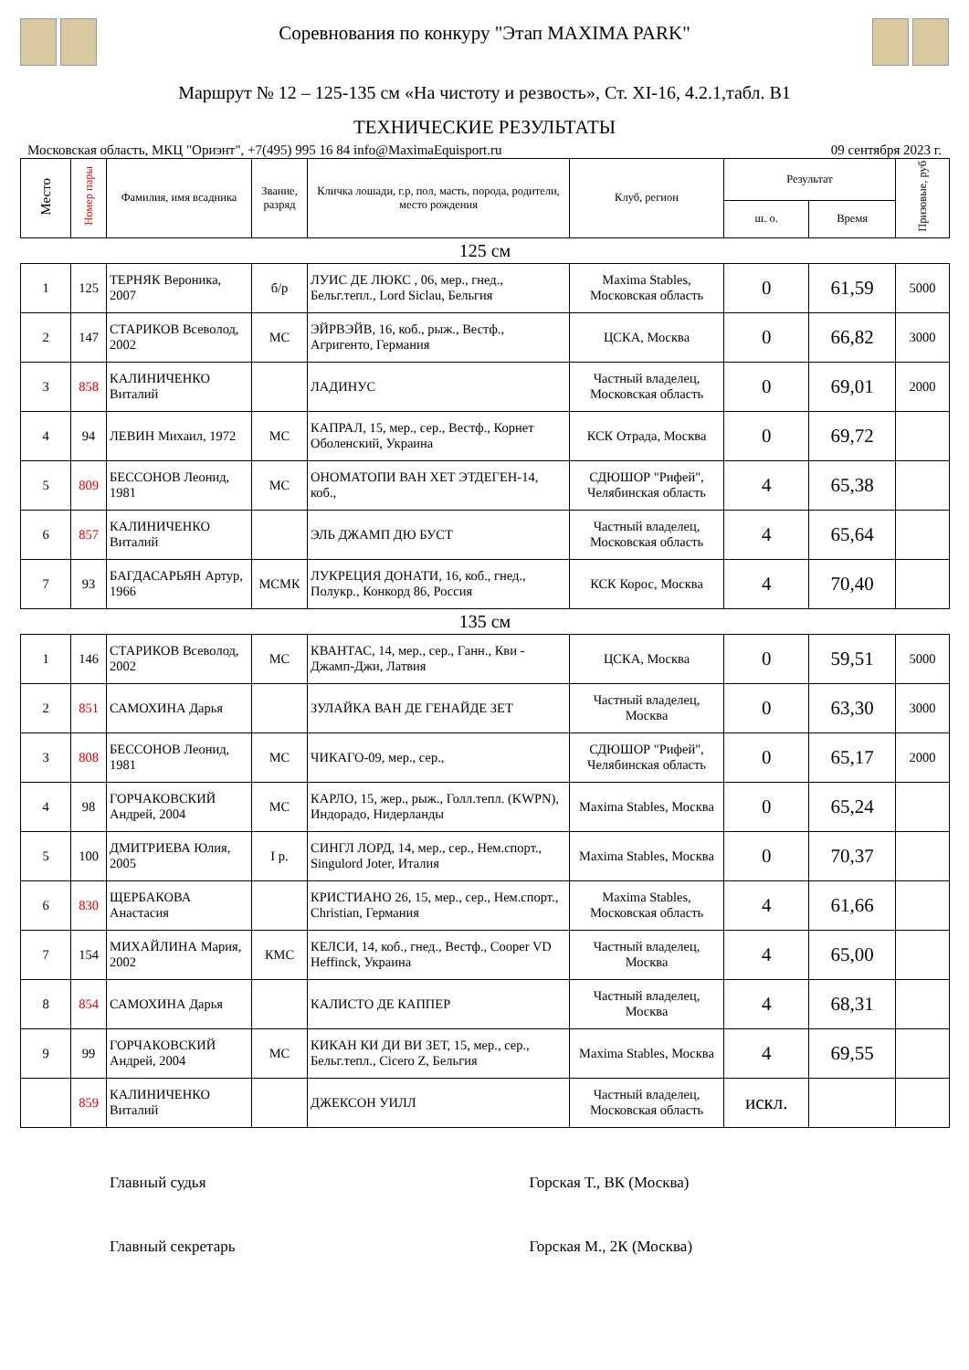Соревнования по конкуру "Этап MAXIMA PARK"
Маршрут № 12 – 125-135 см «На чистоту и резвость», Ст. XI-16, 4.2.1,табл. В1
ТЕХНИЧЕСКИЕ РЕЗУЛЬТАТЫ
Московская область, МКЦ "Ориэнт", +7(495) 995 16 84 info@MaximaEquisport.ru 09 сентября 2023 г.
| Место | Номер пары | Фамилия, имя всадника | Звание, разряд | Кличка лошади, г.р, пол, масть, порода, родители, место рождения | Клуб, регион | Результат | | Призовые, руб |
| --- | --- | --- | --- | --- | --- | --- | --- | --- |
| | | | | | | ш. о. | Время | |
| 125 см | | | | | | | | |
| 1 | 125 | ТЕРНЯК Вероника, 2007 | б/р | ЛУИС ДЕ ЛЮКС , 06, мер., гнед., Бельг.тепл., Lord Siclau, Бельгия | Maxima Stables, Московская область | 0 | 61,59 | 5000 |
| 2 | 147 | СТАРИКОВ Всеволод, 2002 | МС | ЭЙРВЭЙВ, 16, коб., рыж., Вестф., Агригенто, Германия | ЦСКА, Москва | 0 | 66,82 | 3000 |
| 3 | 858 | КАЛИНИЧЕНКО Виталий | | ЛАДИНУС | Частный владелец, Московская область | 0 | 69,01 | 2000 |
| 4 | 94 | ЛЕВИН Михаил, 1972 | МС | КАПРАЛ, 15, мер., сер., Вестф., Корнет Оболенский, Украина | КСК Отрада, Москва | 0 | 69,72 | |
| 5 | 809 | БЕССОНОВ Леонид, 1981 | МС | ОНОМАТОПИ ВАН ХЕТ ЭТДЕГЕН-14, коб., | СДЮШОР "Рифей", Челябинская область | 4 | 65,38 | |
| 6 | 857 | КАЛИНИЧЕНКО Виталий | | ЭЛЬ ДЖАМП ДЮ БУСТ | Частный владелец, Московская область | 4 | 65,64 | |
| 7 | 93 | БАГДАСАРЬЯН Артур, 1966 | МСМК | ЛУКРЕЦИЯ ДОНАТИ, 16, коб., гнед., Полукр., Конкорд 86, Россия | КСК Корос, Москва | 4 | 70,40 | |
| 135 см | | | | | | | | |
| 1 | 146 | СТАРИКОВ Всеволод, 2002 | МС | КВАНТАС, 14, мер., сер., Ганн., Кви - Джамп-Джи, Латвия | ЦСКА, Москва | 0 | 59,51 | 5000 |
| 2 | 851 | САМОХИНА Дарья | | ЗУЛАЙКА ВАН ДЕ ГЕНАЙДЕ ЗЕТ | Частный владелец, Москва | 0 | 63,30 | 3000 |
| 3 | 808 | БЕССОНОВ Леонид, 1981 | МС | ЧИКАГО-09, мер., сер., | СДЮШОР "Рифей", Челябинская область | 0 | 65,17 | 2000 |
| 4 | 98 | ГОРЧАКОВСКИЙ Андрей, 2004 | МС | КАРЛО, 15, жер., рыж., Голл.тепл. (KWPN), Индорадо, Нидерланды | Maxima Stables, Москва | 0 | 65,24 | |
| 5 | 100 | ДМИТРИЕВА Юлия, 2005 | I р. | СИНГЛ ЛОРД, 14, мер., сер., Нем.спорт., Singulord Joter, Италия | Maxima Stables, Москва | 0 | 70,37 | |
| 6 | 830 | ЩЕРБАКОВА Анастасия | | КРИСТИАНО 26, 15, мер., сер., Нем.спорт., Christian, Германия | Maxima Stables, Московская область | 4 | 61,66 | |
| 7 | 154 | МИХАЙЛИНА Мария, 2002 | КМС | КЕЛСИ, 14, коб., гнед., Вестф., Cooper VD Heffinck, Украина | Частный владелец, Москва | 4 | 65,00 | |
| 8 | 854 | САМОХИНА Дарья | | КАЛИСТО ДЕ КАППЕР | Частный владелец, Москва | 4 | 68,31 | |
| 9 | 99 | ГОРЧАКОВСКИЙ Андрей, 2004 | МС | КИКАН КИ ДИ ВИ ЗЕТ, 15, мер., сер., Бельг.тепл., Cicero Z, Бельгия | Maxima Stables, Москва | 4 | 69,55 | |
| | 859 | КАЛИНИЧЕНКО Виталий | | ДЖЕКСОН УИЛЛ | Частный владелец, Московская область | искл. | | |
Главный судья Горская Т., ВК (Москва)
Главный секретарь Горская М., 2К (Москва)